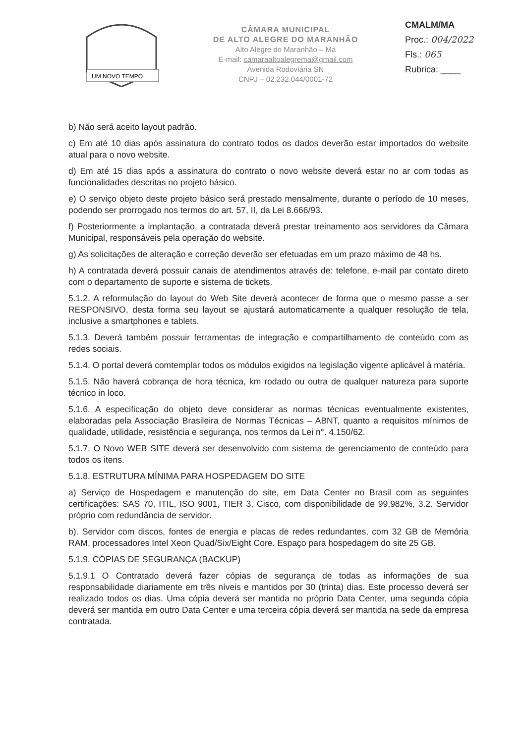UM NOVO TEMPO
CÂMARA MUNICIPAL
DE ALTO ALEGRE DO MARANHÃO
Alto Alegre do Maranhão – Ma
E-mail: camaraaltoalegrema@gmail.com
Avenida Rodoviária SN
CNPJ – 02.232.044/0001-72
CMALM/MA
Proc.: 004/2022
Fls.: 065
Rubrica: ____
b) Não será aceito layout padrão.
c) Em até 10 dias após assinatura do contrato todos os dados deverão estar importados do website atual para o novo website.
d) Em até 15 dias após a assinatura do contrato o novo website deverá estar no ar com todas as funcionalidades descritas no projeto básico.
e) O serviço objeto deste projeto básico será prestado mensalmente, durante o período de 10 meses, podendo ser prorrogado nos termos do art. 57, II, da Lei 8.666/93.
f) Posteriormente a implantação, a contratada deverá prestar treinamento aos servidores da Câmara Municipal, responsáveis pela operação do website.
g) As solicitações de alteração e correção deverão ser efetuadas em um prazo máximo de 48 hs.
h) A contratada deverá possuir canais de atendimentos através de: telefone, e-mail par contato direto com o departamento de suporte e sistema de tickets.
5.1.2. A reformulação do layout do Web Site deverá acontecer de forma que o mesmo passe a ser RESPONSIVO, desta forma seu layout se ajustará automaticamente a qualquer resolução de tela, inclusive a smartphones e tablets.
5.1.3. Deverá também possuir ferramentas de integração e compartilhamento de conteúdo com as redes sociais.
5.1.4. O portal deverá comtemplar todos os módulos exigidos na legislação vigente aplicável à matéria.
5.1.5. Não haverá cobrança de hora técnica, km rodado ou outra de qualquer natureza para suporte técnico in loco.
5.1.6. A especificação do objeto deve considerar as normas técnicas eventualmente existentes, elaboradas pela Associação Brasileira de Normas Técnicas – ABNT, quanto a requisitos mínimos de qualidade, utilidade, resistência e segurança, nos termos da Lei n°. 4.150/62.
5.1.7. O Novo WEB SITE deverá ser desenvolvido com sistema de gerenciamento de conteúdo para todos os itens.
5.1.8. ESTRUTURA MÍNIMA PARA HOSPEDAGEM DO SITE
a) Serviço de Hospedagem e manutenção do site, em Data Center no Brasil com as seguintes certificações: SAS 70, ITIL, ISO 9001, TIER 3, Cisco, com disponibilidade de 99,982%, 3.2. Servidor próprio com redundância de servidor.
b). Servidor com discos, fontes de energia e placas de redes redundantes, com 32 GB de Memória RAM, processadores Intel Xeon Quad/Six/Eight Core. Espaço para hospedagem do site 25 GB.
5.1.9. CÓPIAS DE SEGURANÇA (BACKUP)
5.1.9.1 O Contratado deverá fazer cópias de segurança de todas as informações de sua responsabilidade diariamente em três níveis e mantidos por 30 (trinta) dias. Este processo deverá ser realizado todos os dias. Uma cópia deverá ser mantida no próprio Data Center, uma segunda cópia deverá ser mantida em outro Data Center e uma terceira cópia deverá ser mantida na sede da empresa contratada.